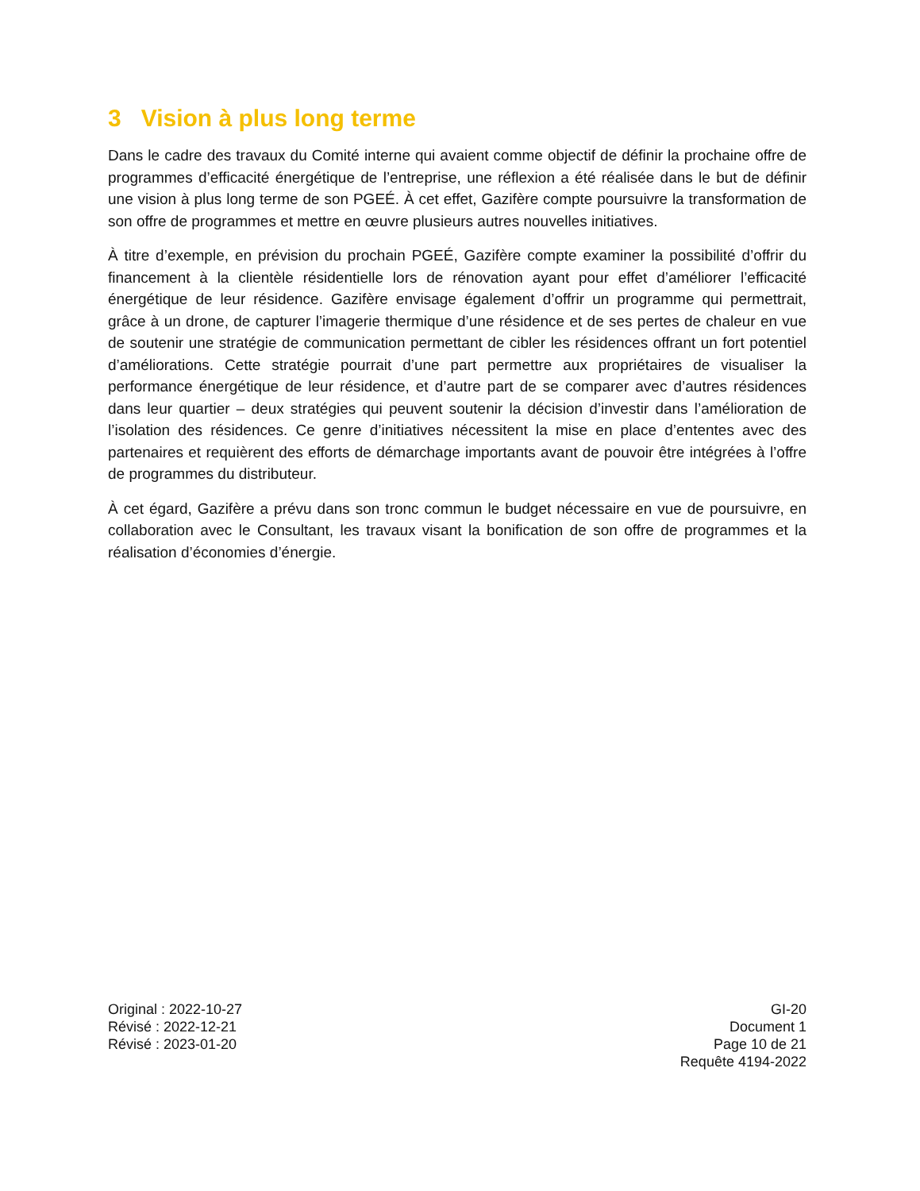3 Vision à plus long terme
Dans le cadre des travaux du Comité interne qui avaient comme objectif de définir la prochaine offre de programmes d’efficacité énergétique de l’entreprise, une réflexion a été réalisée dans le but de définir une vision à plus long terme de son PGEÉ. À cet effet, Gazifère compte poursuivre la transformation de son offre de programmes et mettre en œuvre plusieurs autres nouvelles initiatives.
À titre d’exemple, en prévision du prochain PGEÉ, Gazifère compte examiner la possibilité d’offrir du financement à la clientèle résidentielle lors de rénovation ayant pour effet d’améliorer l’efficacité énergétique de leur résidence. Gazifère envisage également d’offrir un programme qui permettrait, grâce à un drone, de capturer l’imagerie thermique d’une résidence et de ses pertes de chaleur en vue de soutenir une stratégie de communication permettant de cibler les résidences offrant un fort potentiel d’améliorations. Cette stratégie pourrait d’une part permettre aux propriétaires de visualiser la performance énergétique de leur résidence, et d’autre part de se comparer avec d’autres résidences dans leur quartier – deux stratégies qui peuvent soutenir la décision d’investir dans l’amélioration de l’isolation des résidences. Ce genre d’initiatives nécessitent la mise en place d’ententes avec des partenaires et requièrent des efforts de démarchage importants avant de pouvoir être intégrées à l’offre de programmes du distributeur.
À cet égard, Gazifère a prévu dans son tronc commun le budget nécessaire en vue de poursuivre, en collaboration avec le Consultant, les travaux visant la bonification de son offre de programmes et la réalisation d’économies d’énergie.
Original : 2022-10-27
Révisé : 2022-12-21
Révisé : 2023-01-20
GI-20
Document 1
Page 10 de 21
Requête 4194-2022